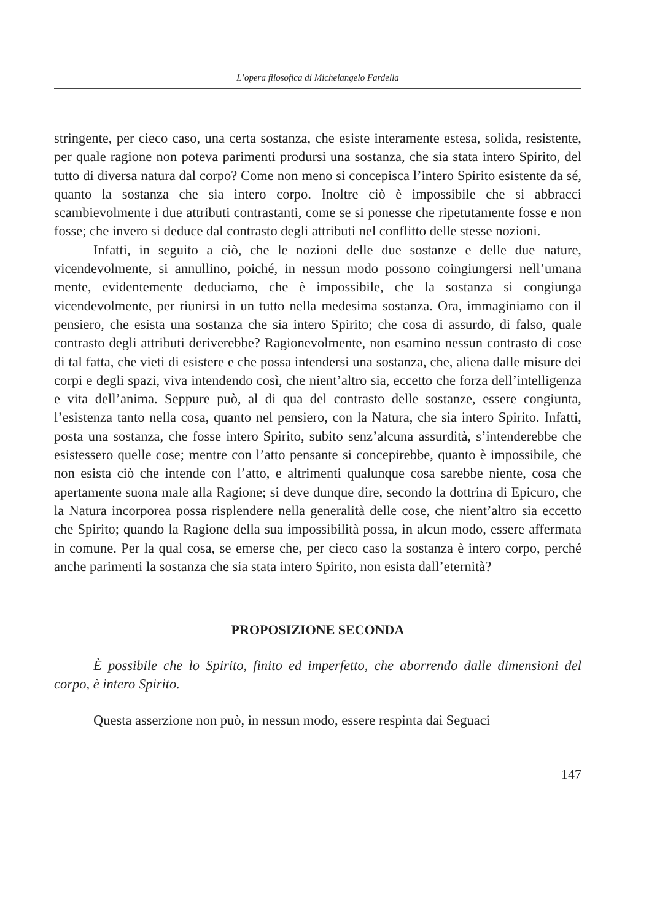L’opera filosofica di Michelangelo Fardella
stringente, per cieco caso, una certa sostanza, che esiste interamente estesa, solida, resistente, per quale ragione non poteva parimenti prodursi una sostanza, che sia stata intero Spirito, del tutto di diversa natura dal corpo? Come non meno si concepisca l’intero Spirito esistente da sé, quanto la sostanza che sia intero corpo. Inoltre ciò è impossibile che si abbracci scambievolmente i due attributi contrastanti, come se si ponesse che ripetutamente fosse e non fosse; che invero si deduce dal contrasto degli attributi nel conflitto delle stesse nozioni.
Infatti, in seguito a ciò, che le nozioni delle due sostanze e delle due nature, vicendevolmente, si annullino, poiché, in nessun modo possono coingiungersi nell’umana mente, evidentemente deduciamo, che è impossibile, che la sostanza si congiunga vicendevolmente, per riunirsi in un tutto nella medesima sostanza. Ora, immaginiamo con il pensiero, che esista una sostanza che sia intero Spirito; che cosa di assurdo, di falso, quale contrasto degli attributi deriverebbe? Ragionevolmente, non esamino nessun contrasto di cose di tal fatta, che vieti di esistere e che possa intendersi una sostanza, che, aliena dalle misure dei corpi e degli spazi, viva intendendo così, che nient’altro sia, eccetto che forza dell’intelligenza e vita dell’anima. Seppure può, al di qua del contrasto delle sostanze, essere congiunta, l’esistenza tanto nella cosa, quanto nel pensiero, con la Natura, che sia intero Spirito. Infatti, posta una sostanza, che fosse intero Spirito, subito senz’alcuna assurdità, s’intenderebbe che esistessero quelle cose; mentre con l’atto pensante si concepirebbe, quanto è impossibile, che non esista ciò che intende con l’atto, e altrimenti qualunque cosa sarebbe niente, cosa che apertamente suona male alla Ragione; si deve dunque dire, secondo la dottrina di Epicuro, che la Natura incorporea possa risplendere nella generalità delle cose, che nient’altro sia eccetto che Spirito; quando la Ragione della sua impossibilità possa, in alcun modo, essere affermata in comune. Per la qual cosa, se emerse che, per cieco caso la sostanza è intero corpo, perché anche parimenti la sostanza che sia stata intero Spirito, non esista dall’eternità?
PROPOSIZIONE SECONDA
È possibile che lo Spirito, finito ed imperfetto, che aborrendo dalle dimensioni del corpo, è intero Spirito.
Questa asserzione non può, in nessun modo, essere respinta dai Seguaci
147